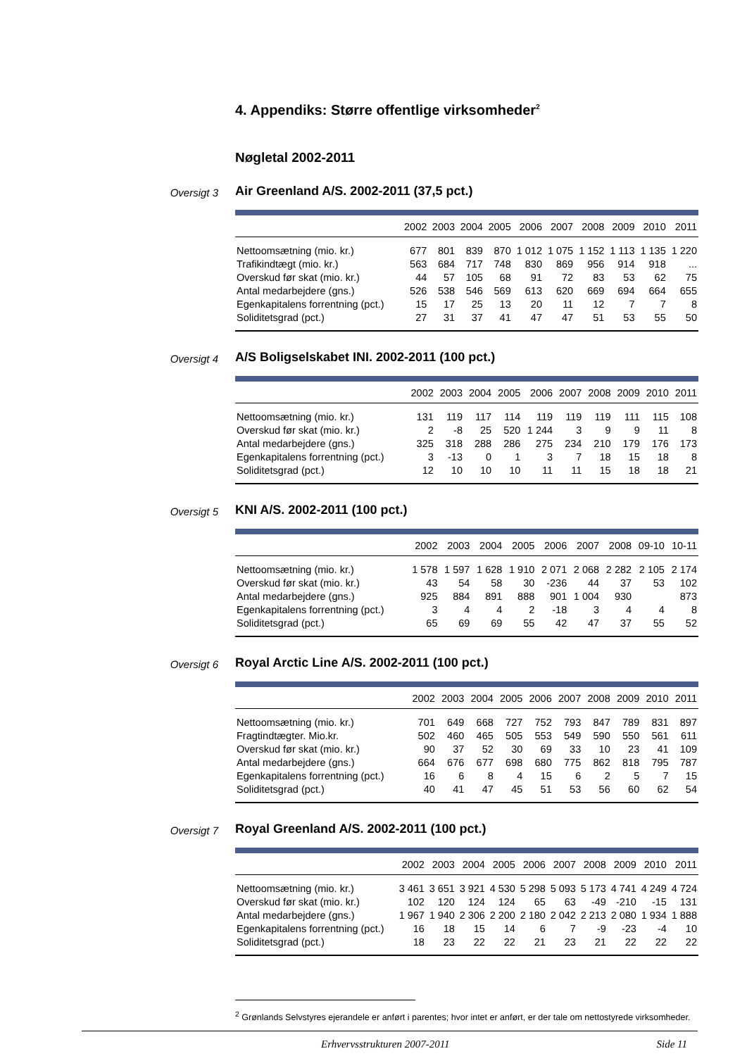4. Appendiks: Større offentlige virksomheder<sup>2</sup>
Nøgletal 2002-2011
Oversigt 3
Air Greenland A/S. 2002-2011 (37,5 pct.)
| | 2002 | 2003 | 2004 | 2005 | 2006 | 2007 | 2008 | 2009 | 2010 | 2011 |
| --- | --- | --- | --- | --- | --- | --- | --- | --- | --- | --- |
| Nettoomsætning (mio. kr.) | 677 | 801 | 839 | 870 | 1 012 | 1 075 | 1 152 | 1 113 | 1 135 | 1 220 |
| Trafikindtægt (mio. kr.) | 563 | 684 | 717 | 748 | 830 | 869 | 956 | 914 | 918 | ... |
| Overskud før skat (mio. kr.) | 44 | 57 | 105 | 68 | 91 | 72 | 83 | 53 | 62 | 75 |
| Antal medarbejdere (gns.) | 526 | 538 | 546 | 569 | 613 | 620 | 669 | 694 | 664 | 655 |
| Egenkapitalens forrentning (pct.) | 15 | 17 | 25 | 13 | 20 | 11 | 12 | 7 | 7 | 8 |
| Soliditetsgrad (pct.) | 27 | 31 | 37 | 41 | 47 | 47 | 51 | 53 | 55 | 50 |
Oversigt 4
A/S Boligselskabet INI. 2002-2011 (100 pct.)
| | 2002 | 2003 | 2004 | 2005 | 2006 | 2007 | 2008 | 2009 | 2010 | 2011 |
| --- | --- | --- | --- | --- | --- | --- | --- | --- | --- | --- |
| Nettoomsætning (mio. kr.) | 131 | 119 | 117 | 114 | 119 | 119 | 119 | 111 | 115 | 108 |
| Overskud før skat (mio. kr.) | 2 | -8 | 25 | 520 | 1 244 | 3 | 9 | 9 | 11 | 8 |
| Antal medarbejdere (gns.) | 325 | 318 | 288 | 286 | 275 | 234 | 210 | 179 | 176 | 173 |
| Egenkapitalens forrentning (pct.) | 3 | -13 | 0 | 1 | 3 | 7 | 18 | 15 | 18 | 8 |
| Soliditetsgrad (pct.) | 12 | 10 | 10 | 10 | 11 | 11 | 15 | 18 | 18 | 21 |
Oversigt 5
KNI A/S. 2002-2011 (100 pct.)
| | 2002 | 2003 | 2004 | 2005 | 2006 | 2007 | 2008 | 09-10 | 10-11 |
| --- | --- | --- | --- | --- | --- | --- | --- | --- | --- |
| Nettoomsætning (mio. kr.) | 1 578 | 1 597 | 1 628 | 1 910 | 2 071 | 2 068 | 2 282 | 2 105 | 2 174 |
| Overskud før skat (mio. kr.) | 43 | 54 | 58 | 30 | -236 | 44 | 37 | 53 | 102 |
| Antal medarbejdere (gns.) | 925 | 884 | 891 | 888 | 901 | 1 004 | 930 | | 873 |
| Egenkapitalens forrentning (pct.) | 3 | 4 | 4 | 2 | -18 | 3 | 4 | 4 | 8 |
| Soliditetsgrad (pct.) | 65 | 69 | 69 | 55 | 42 | 47 | 37 | 55 | 52 |
Oversigt 6
Royal Arctic Line A/S. 2002-2011 (100 pct.)
| | 2002 | 2003 | 2004 | 2005 | 2006 | 2007 | 2008 | 2009 | 2010 | 2011 |
| --- | --- | --- | --- | --- | --- | --- | --- | --- | --- | --- |
| Nettoomsætning (mio. kr.) | 701 | 649 | 668 | 727 | 752 | 793 | 847 | 789 | 831 | 897 |
| Fragtindtægter. Mio.kr. | 502 | 460 | 465 | 505 | 553 | 549 | 590 | 550 | 561 | 611 |
| Overskud før skat (mio. kr.) | 90 | 37 | 52 | 30 | 69 | 33 | 10 | 23 | 41 | 109 |
| Antal medarbejdere (gns.) | 664 | 676 | 677 | 698 | 680 | 775 | 862 | 818 | 795 | 787 |
| Egenkapitalens forrentning (pct.) | 16 | 6 | 8 | 4 | 15 | 6 | 2 | 5 | 7 | 15 |
| Soliditetsgrad (pct.) | 40 | 41 | 47 | 45 | 51 | 53 | 56 | 60 | 62 | 54 |
Oversigt 7
Royal Greenland A/S. 2002-2011 (100 pct.)
| | 2002 | 2003 | 2004 | 2005 | 2006 | 2007 | 2008 | 2009 | 2010 | 2011 |
| --- | --- | --- | --- | --- | --- | --- | --- | --- | --- | --- |
| Nettoomsætning (mio. kr.) | 3 461 | 3 651 | 3 921 | 4 530 | 5 298 | 5 093 | 5 173 | 4 741 | 4 249 | 4 724 |
| Overskud før skat (mio. kr.) | 102 | 120 | 124 | 124 | 65 | 63 | -49 | -210 | -15 | 131 |
| Antal medarbejdere (gns.) | 1 967 | 1 940 | 2 306 | 2 200 | 2 180 | 2 042 | 2 213 | 2 080 | 1 934 | 1 888 |
| Egenkapitalens forrentning (pct.) | 16 | 18 | 15 | 14 | 6 | 7 | -9 | -23 | -4 | 10 |
| Soliditetsgrad (pct.) | 18 | 23 | 22 | 22 | 21 | 23 | 21 | 22 | 22 | 22 |
<sup>2</sup> Grønlands Selvstyres ejerandele er anført i parentes; hvor intet er anført, er der tale om nettostyrede virksomheder.
Erhvervsstrukturen 2007-2011 Side 11